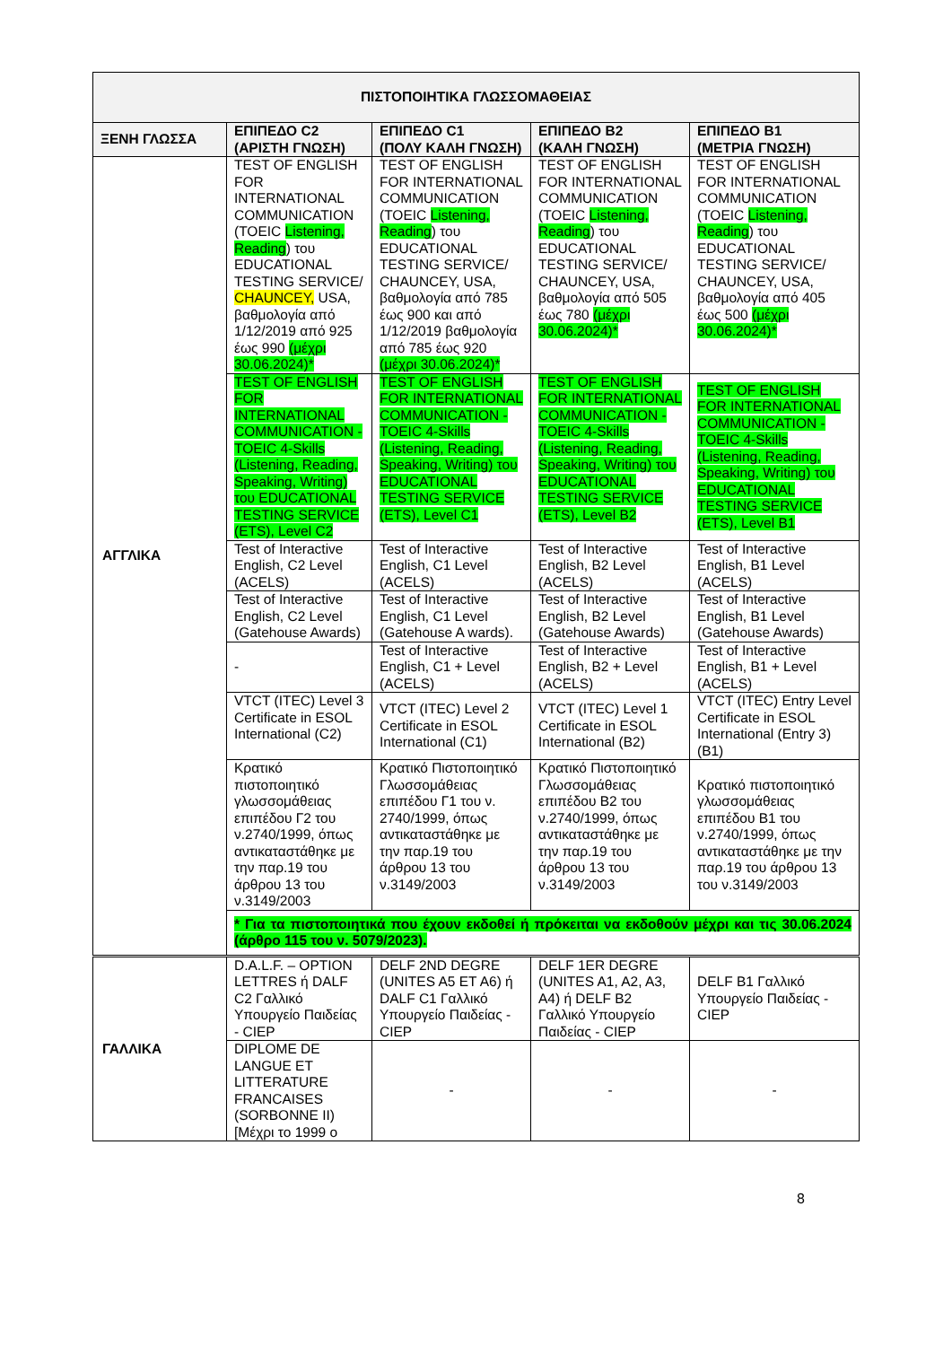| ΠΙΣΤΟΠΟΙΗΤΙΚΑ ΓΛΩΣΣΟΜΑΘΕΙΑΣ | | | | |
| --- | --- | --- | --- | --- |
| ΞΕΝΗ ΓΛΩΣΣΑ | ΕΠΙΠΕΔΟ C2 (ΑΡΙΣΤΗ ΓΝΩΣΗ) | ΕΠΙΠΕΔΟ C1 (ΠΟΛΥ ΚΑΛΗ ΓΝΩΣΗ) | ΕΠΙΠΕΔΟ B2 (ΚΑΛΗ ΓΝΩΣΗ) | ΕΠΙΠΕΔΟ B1 (ΜΕΤΡΙΑ ΓΝΩΣΗ) |
| ΑΓΓΛΙΚΑ | TEST OF ENGLISH FOR INTERNATIONAL COMMUNICATION (TOEIC Listening, Reading ) του EDUCATIONAL TESTING SERVICE/ CHAUNCEY, USA, βαθμολογία από 1/12/2019 από 925 έως 990 (μέχρι 30.06.2024)* | TEST OF ENGLISH FOR INTERNATIONAL COMMUNICATION (TOEIC Listening, Reading ) του EDUCATIONAL TESTING SERVICE/ CHAUNCEY, USA, βαθμολογία από 785 έως 900 και από 1/12/2019 βαθμολογία από 785 έως 920 (μέχρι 30.06.2024)* | TEST OF ENGLISH FOR INTERNATIONAL COMMUNICATION (TOEIC Listening, Reading ) του EDUCATIONAL TESTING SERVICE/ CHAUNCEY, USA, βαθμολογία από 505 έως 780 (μέχρι 30.06.2024)* | TEST OF ENGLISH FOR INTERNATIONAL COMMUNICATION (TOEIC Listening, Reading ) του EDUCATIONAL TESTING SERVICE/ CHAUNCEY, USA, βαθμολογία από 405 έως 500 (μέχρι 30.06.2024)* |
| | TEST OF ENGLISH FOR INTERNATIONAL COMMUNICATION -TOEIC 4-Skills (Listening, Reading, Speaking, Writing) του EDUCATIONAL TESTING SERVICE (ETS), Level C2 | TEST OF ENGLISH FOR INTERNATIONAL COMMUNICATION - TOEIC 4-Skills (Listening, Reading, Speaking, Writing) του EDUCATIONAL TESTING SERVICE (ETS), Level C1 | TEST OF ENGLISH FOR INTERNATIONAL COMMUNICATION - TOEIC 4-Skills (Listening, Reading, Speaking, Writing) του EDUCATIONAL TESTING SERVICE (ETS), Level B2 | TEST OF ENGLISH FOR INTERNATIONAL COMMUNICATION - TOEIC 4-Skills (Listening, Reading, Speaking, Writing) του EDUCATIONAL TESTING SERVICE (ETS), Level B1 |
| | Test of Interactive English, C2 Level (ACELS) | Test of Interactive English, C1 Level (ACELS) | Test of Interactive English, B2 Level (ACELS) | Test of Interactive English, B1 Level (ACELS) |
| | Test of Interactive English, C2 Level (Gatehouse Awards) | Test of Interactive English, C1 Level (Gatehouse A wards). | Test of Interactive English, B2 Level (Gatehouse Awards) | Test of Interactive English, B1 Level (Gatehouse Awards) |
| | - | Test of Interactive English, C1 + Level (ACELS) | Test of Interactive English, B2 + Level (ACELS) | Test of Interactive English, B1 + Level (ACELS) |
| | VTCT (ITEC) Level 3 Certificate in ESOL International (C2) | VTCT (ITEC) Level 2 Certificate in ESOL International (C1) | VTCT (ITEC) Level 1 Certificate in ESOL International (B2) | VTCT (ITEC) Entry Level Certificate in ESOL International (Entry 3) (B1) |
| | Κρατικό πιστοποιητικό γλωσσομάθειας επιπέδου Γ2 του ν.2740/1999, όπως αντικαταστάθηκε με την παρ.19 του άρθρου 13 του ν.3149/2003 | Κρατικό Πιστοποιητικό Γλωσσομάθειας επιπέδου Γ1 του ν. 2740/1999, όπως αντικαταστάθηκε με την παρ.19 του άρθρου 13 του ν.3149/2003 | Κρατικό Πιστοποιητικό Γλωσσομάθειας επιπέδου B2 του ν.2740/1999, όπως αντικαταστάθηκε με την παρ.19 του άρθρου 13 του ν.3149/2003 | Κρατικό πιστοποιητικό γλωσσομάθειας επιπέδου B1 του ν.2740/1999, όπως αντικαταστάθηκε με την παρ.19 του άρθρου 13 του ν.3149/2003 |
| | * Για τα πιστοποιητικά που έχουν εκδοθεί ή πρόκειται να εκδοθούν μέχρι και τις 30.06.2024 (άρθρο 115 του ν. 5079/2023). | | | |
| ΓΑΛΛΙΚΑ | D.A.L.F. – OPTION LETTRES ή DALF C2 Γαλλικό Υπουργείο Παιδείας - CIEP | DELF 2ND DEGRE (UNITES A5 ET A6) ή DALF C1 Γαλλικό Υπουργείο Παιδείας - CIEP | DELF 1ER DEGRE (UNITES A1, A2, A3, A4) ή DELF B2 Γαλλικό Υπουργείο Παιδείας - CIEP | DELF B1 Γαλλικό Υπουργείο Παιδείας - CIEP |
| | DIPLOME DE LANGUE ET LITTERATURE FRANCAISES (SORBONNE II) [Μέχρι το 1999 ο | - | - | - |
8